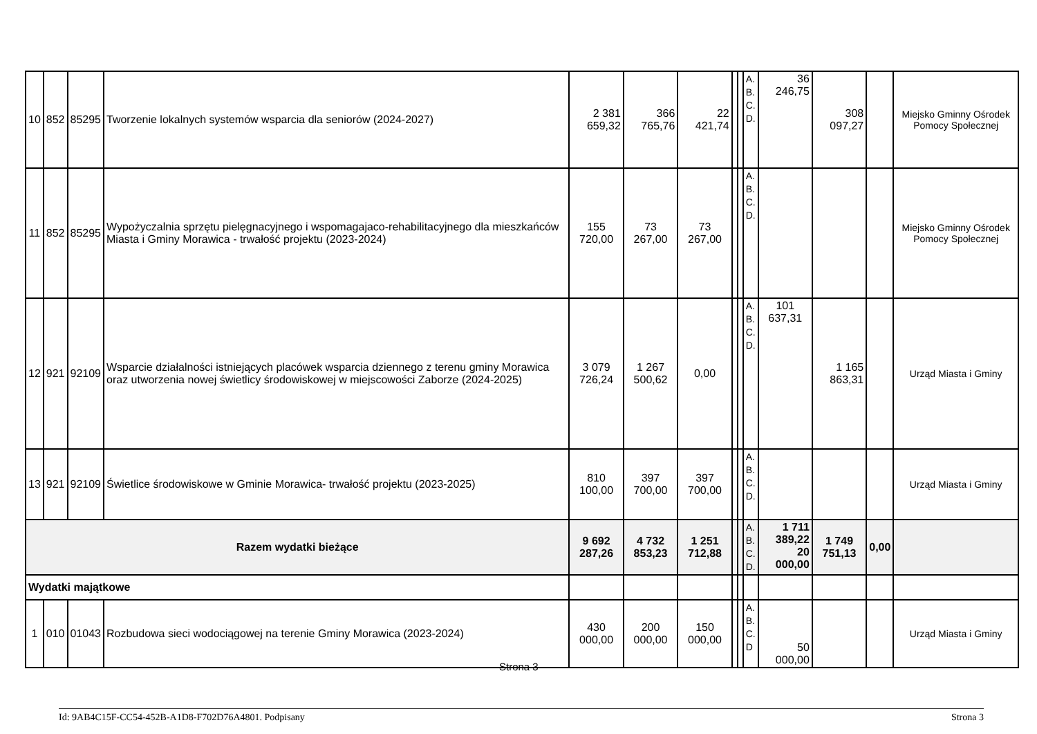| 10 | 852 | 85295 | Tworzenie lokalnych systemów wsparcia dla seniorów (2024-2027) | 2 381 659,32 | 366 765,76 | 22 421,74 | | | A. B. C. D. | 36 246,75 | 308 097,27 | | Miejsko Gminny Ośrodek Pomocy Społecznej |
| 11 | 852 | 85295 | Wypożyczalnia sprzętu pielęgnacyjnego i wspomagajaco-rehabilitacyjnego dla mieszkańców Miasta i Gminy Morawica - trwałość projektu (2023-2024) | 155 720,00 | 73 267,00 | 73 267,00 | | | A. B. C. D. | | | | Miejsko Gminny Ośrodek Pomocy Społecznej |
| 12 | 921 | 92109 | Wsparcie działalności istniejących placówek wsparcia dziennego z terenu gminy Morawica oraz utworzenia nowej świetlicy środowiskowej w miejscowości Zaborze (2024-2025) | 3 079 726,24 | 1 267 500,62 | 0,00 | | | A. B. C. D. | 101 637,31 | 1 165 863,31 | | Urząd Miasta i Gminy |
| 13 | 921 | 92109 | Świetlice środowiskowe w Gminie Morawica- trwałość projektu (2023-2025) | 810 100,00 | 397 700,00 | 397 700,00 | | | A. B. C. D. | | | | Urząd Miasta i Gminy |
| Razem wydatki bieżące | | | | 9 692 287,26 | 4 732 853,23 | 1 251 712,88 | | | A. B. C. D. | 1 711 389,22 20 000,00 | 1 749 751,13 | 0,00 | |
| Wydatki majątkowe | | | | | | | | | | | | | |
| 1 | 010 | 01043 | Rozbudowa sieci wodociągowej na terenie Gminy Morawica (2023-2024) | 430 000,00 | 200 000,00 | 150 000,00 | | | A. B. C. D | 50 000,00 | | | Urząd Miasta i Gminy |
Strona 3
Id: 9AB4C15F-CC54-452B-A1D8-F702D76A4801. Podpisany Strona 3